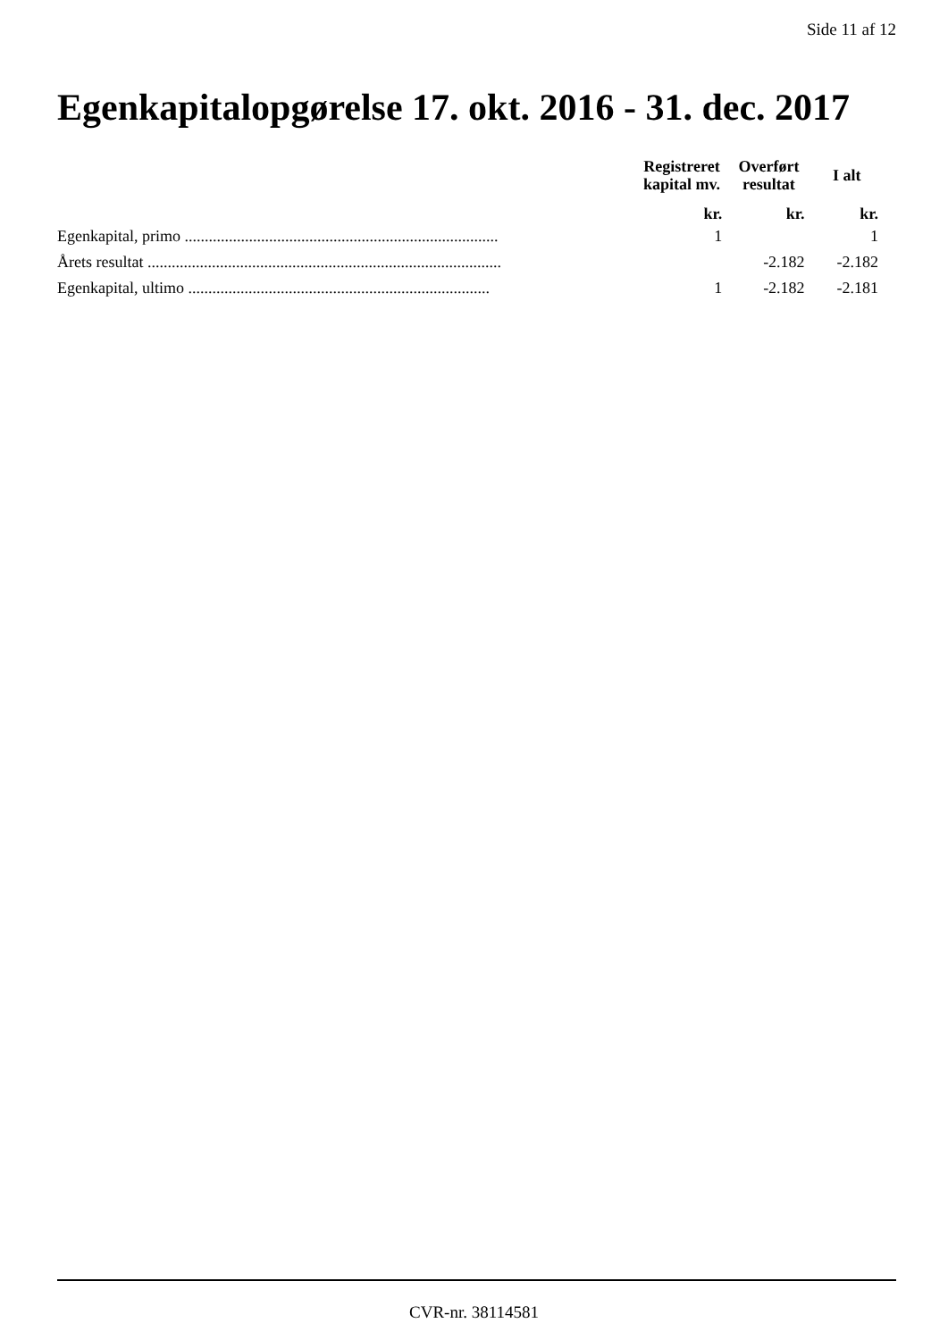Side 11 af 12
Egenkapitalopgørelse 17. okt. 2016 - 31. dec. 2017
| | Registreret kapital mv. | Overført resultat | I alt |
| --- | --- | --- | --- |
| | kr. | kr. | kr. |
| Egenkapital, primo .............................................................................. | 1 | | 1 |
| Årets resultat ........................................................................................ | | -2.182 | -2.182 |
| Egenkapital, ultimo ........................................................................... | 1 | -2.182 | -2.181 |
CVR-nr. 38114581